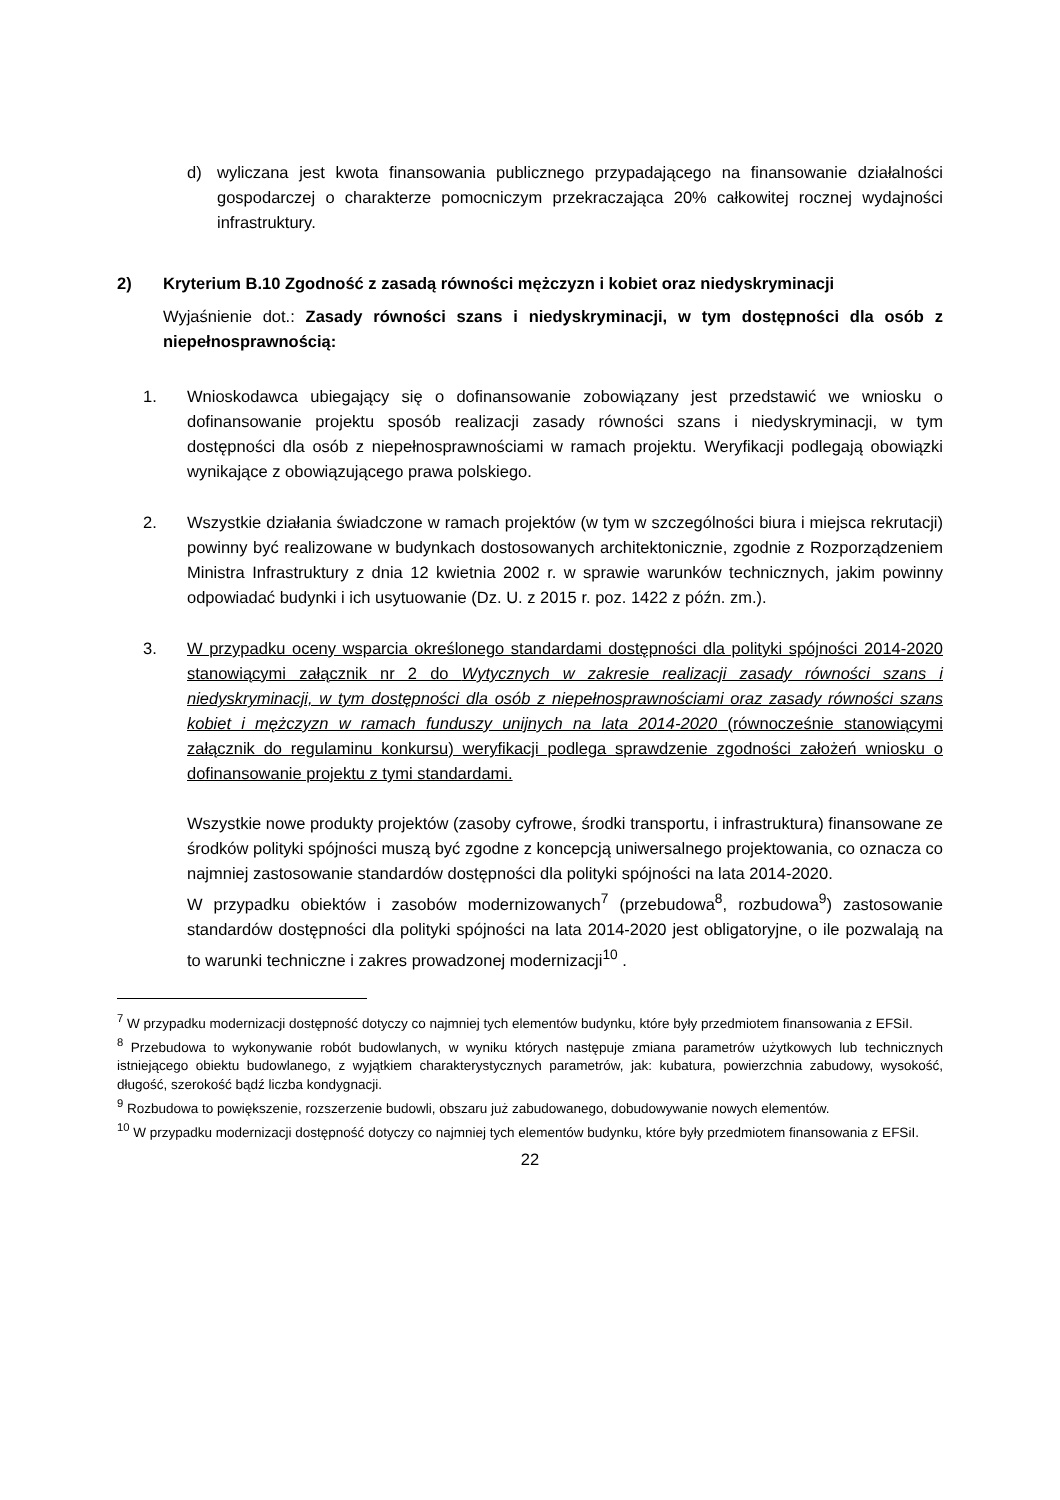d) wyliczana jest kwota finansowania publicznego przypadającego na finansowanie działalności gospodarczej o charakterze pomocniczym przekraczająca 20% całkowitej rocznej wydajności infrastruktury.
2) Kryterium B.10 Zgodność z zasadą równości mężczyzn i kobiet oraz niedyskryminacji
Wyjaśnienie dot.: Zasady równości szans i niedyskryminacji, w tym dostępności dla osób z niepełnosprawnością:
1. Wnioskodawca ubiegający się o dofinansowanie zobowiązany jest przedstawić we wniosku o dofinansowanie projektu sposób realizacji zasady równości szans i niedyskryminacji, w tym dostępności dla osób z niepełnosprawnościami w ramach projektu. Weryfikacji podlegają obowiązki wynikające z obowiązującego prawa polskiego.
2. Wszystkie działania świadczone w ramach projektów (w tym w szczególności biura i miejsca rekrutacji) powinny być realizowane w budynkach dostosowanych architektonicznie, zgodnie z Rozporządzeniem Ministra Infrastruktury z dnia 12 kwietnia 2002 r. w sprawie warunków technicznych, jakim powinny odpowiadać budynki i ich usytuowanie (Dz. U. z 2015 r. poz. 1422 z późn. zm.).
3. W przypadku oceny wsparcia określonego standardami dostępności dla polityki spójności 2014-2020 stanowiącymi załącznik nr 2 do Wytycznych w zakresie realizacji zasady równości szans i niedyskryminacji, w tym dostępności dla osób z niepełnosprawnościami oraz zasady równości szans kobiet i mężczyzn w ramach funduszy unijnych na lata 2014-2020 (równocześnie stanowiącymi załącznik do regulaminu konkursu) weryfikacji podlega sprawdzenie zgodności założeń wniosku o dofinansowanie projektu z tymi standardami.
Wszystkie nowe produkty projektów (zasoby cyfrowe, środki transportu, i infrastruktura) finansowane ze środków polityki spójności muszą być zgodne z koncepcją uniwersalnego projektowania, co oznacza co najmniej zastosowanie standardów dostępności dla polityki spójności na lata 2014-2020.
W przypadku obiektów i zasobów modernizowanych<sup>7</sup> (przebudowa<sup>8</sup>, rozbudowa<sup>9</sup>) zastosowanie standardów dostępności dla polityki spójności na lata 2014-2020 jest obligatoryjne, o ile pozwalają na to warunki techniczne i zakres prowadzonej modernizacji<sup>10</sup> .
<sup>7</sup> W przypadku modernizacji dostępność dotyczy co najmniej tych elementów budynku, które były przedmiotem finansowania z EFSiI.
<sup>8</sup> Przebudowa to wykonywanie robót budowlanych, w wyniku których następuje zmiana parametrów użytkowych lub technicznych istniejącego obiektu budowlanego, z wyjątkiem charakterystycznych parametrów, jak: kubatura, powierzchnia zabudowy, wysokość, długość, szerokość bądź liczba kondygnacji.
<sup>9</sup> Rozbudowa to powiększenie, rozszerzenie budowli, obszaru już zabudowanego, dobudowywanie nowych elementów.
<sup>10</sup> W przypadku modernizacji dostępność dotyczy co najmniej tych elementów budynku, które były przedmiotem finansowania z EFSiI.
22